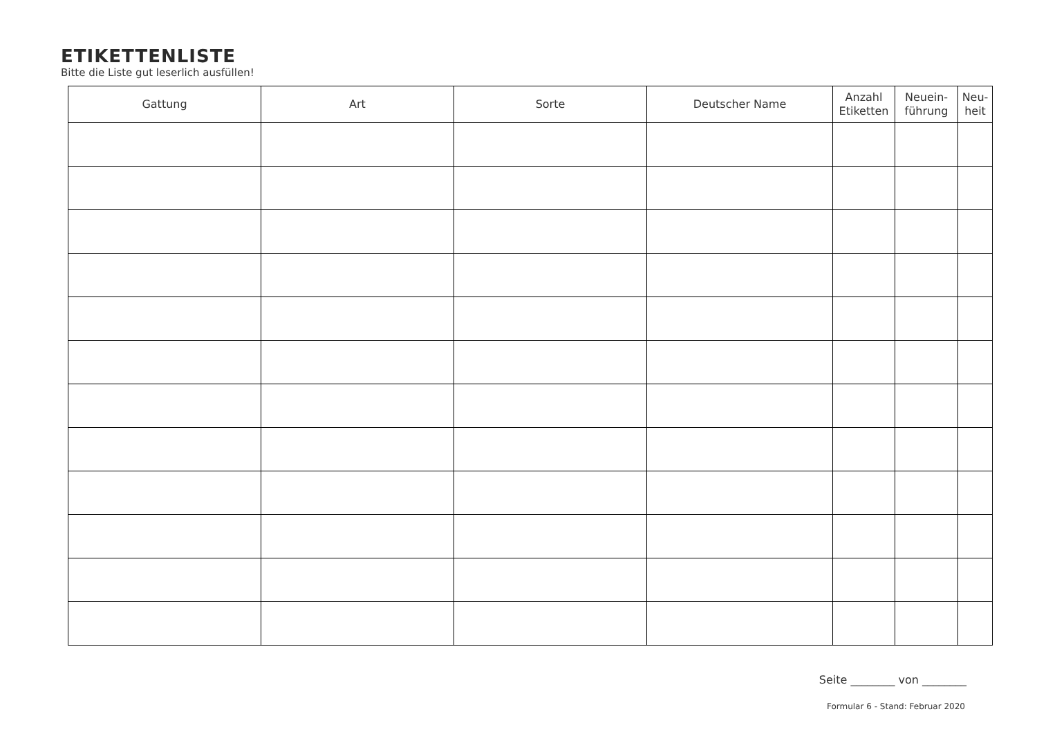ETIKETTENLISTE
Bitte die Liste gut leserlich ausfüllen!
| Gattung | Art | Sorte | Deutscher Name | Anzahl Etiketten | Neuein- führung | Neu- heit |
| --- | --- | --- | --- | --- | --- | --- |
Seite ________ von ________
Formular 6 - Stand: Februar 2020